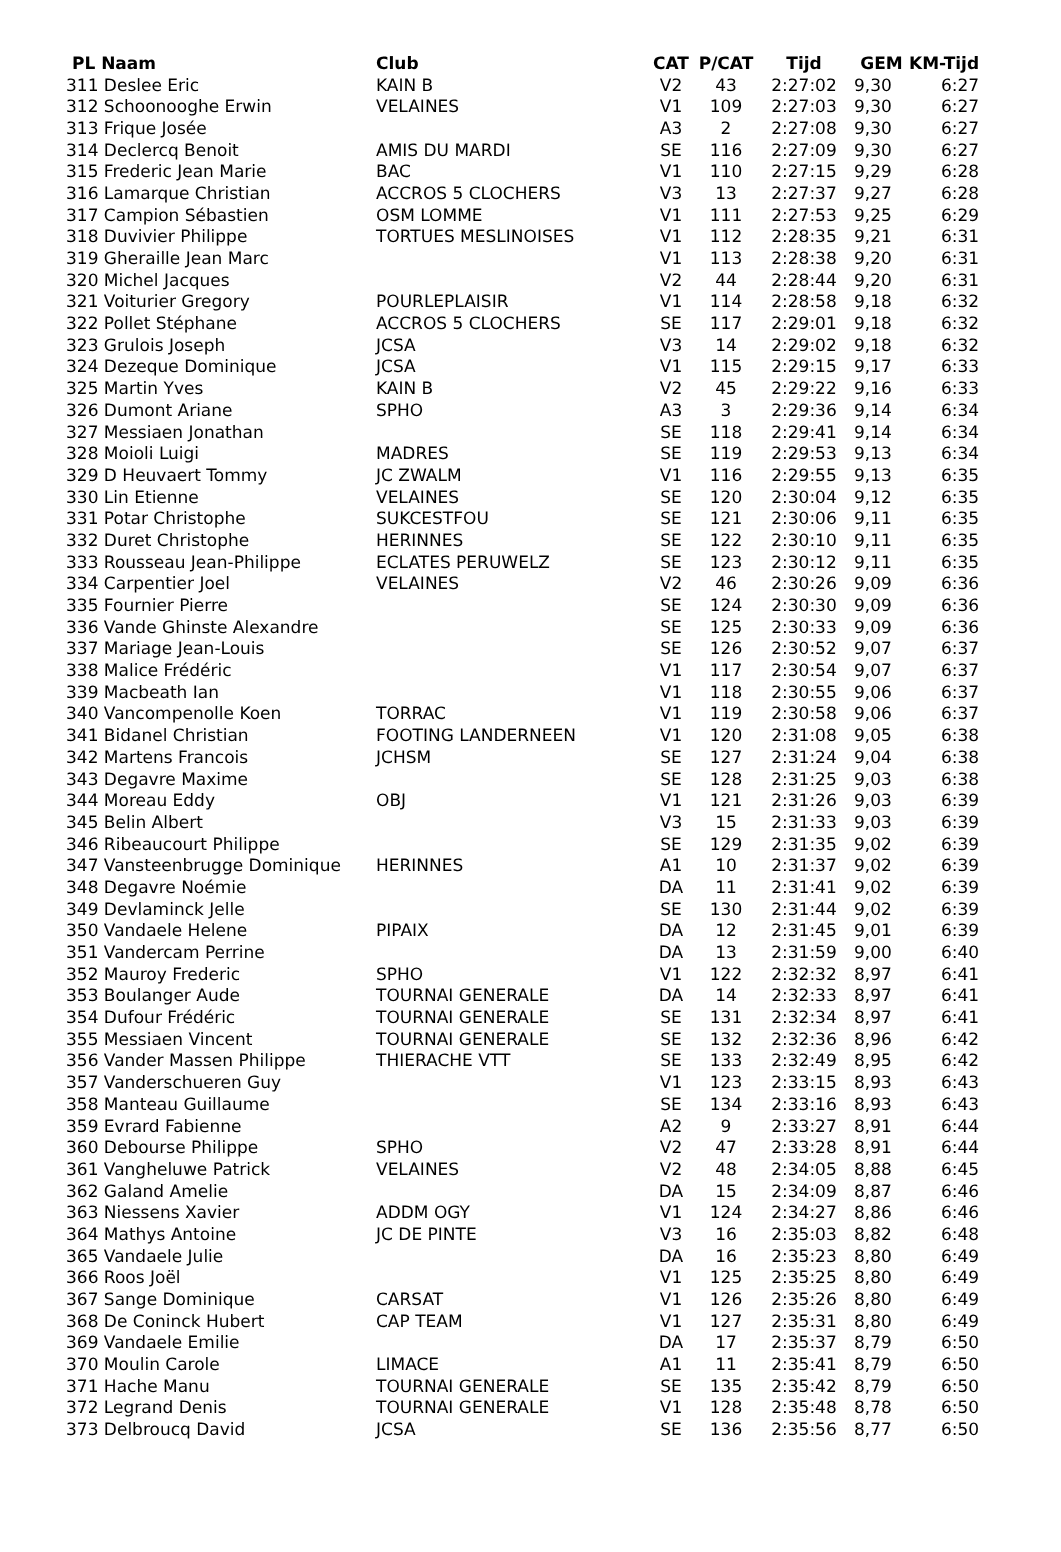| PL Naam | Club | CAT | P/CAT | Tijd | GEM | KM-Tijd |
| --- | --- | --- | --- | --- | --- | --- |
| 311 Deslee Eric | KAIN B | V2 | 43 | 2:27:02 | 9,30 | 6:27 |
| 312 Schoonooghe Erwin | VELAINES | V1 | 109 | 2:27:03 | 9,30 | 6:27 |
| 313 Frique Josée | | A3 | 2 | 2:27:08 | 9,30 | 6:27 |
| 314 Declercq Benoit | AMIS DU MARDI | SE | 116 | 2:27:09 | 9,30 | 6:27 |
| 315 Frederic Jean Marie | BAC | V1 | 110 | 2:27:15 | 9,29 | 6:28 |
| 316 Lamarque Christian | ACCROS 5 CLOCHERS | V3 | 13 | 2:27:37 | 9,27 | 6:28 |
| 317 Campion Sébastien | OSM LOMME | V1 | 111 | 2:27:53 | 9,25 | 6:29 |
| 318 Duvivier Philippe | TORTUES MESLINOISES | V1 | 112 | 2:28:35 | 9,21 | 6:31 |
| 319 Gheraille Jean Marc | | V1 | 113 | 2:28:38 | 9,20 | 6:31 |
| 320 Michel Jacques | | V2 | 44 | 2:28:44 | 9,20 | 6:31 |
| 321 Voiturier Gregory | POURLEPLAISIR | V1 | 114 | 2:28:58 | 9,18 | 6:32 |
| 322 Pollet Stéphane | ACCROS 5 CLOCHERS | SE | 117 | 2:29:01 | 9,18 | 6:32 |
| 323 Grulois Joseph | JCSA | V3 | 14 | 2:29:02 | 9,18 | 6:32 |
| 324 Dezeque Dominique | JCSA | V1 | 115 | 2:29:15 | 9,17 | 6:33 |
| 325 Martin Yves | KAIN B | V2 | 45 | 2:29:22 | 9,16 | 6:33 |
| 326 Dumont Ariane | SPHO | A3 | 3 | 2:29:36 | 9,14 | 6:34 |
| 327 Messiaen Jonathan | | SE | 118 | 2:29:41 | 9,14 | 6:34 |
| 328 Moioli Luigi | MADRES | SE | 119 | 2:29:53 | 9,13 | 6:34 |
| 329 D Heuvaert Tommy | JC ZWALM | V1 | 116 | 2:29:55 | 9,13 | 6:35 |
| 330 Lin Etienne | VELAINES | SE | 120 | 2:30:04 | 9,12 | 6:35 |
| 331 Potar Christophe | SUKCESTFOU | SE | 121 | 2:30:06 | 9,11 | 6:35 |
| 332 Duret Christophe | HERINNES | SE | 122 | 2:30:10 | 9,11 | 6:35 |
| 333 Rousseau Jean-Philippe | ECLATES PERUWELZ | SE | 123 | 2:30:12 | 9,11 | 6:35 |
| 334 Carpentier Joel | VELAINES | V2 | 46 | 2:30:26 | 9,09 | 6:36 |
| 335 Fournier Pierre | | SE | 124 | 2:30:30 | 9,09 | 6:36 |
| 336 Vande Ghinste Alexandre | | SE | 125 | 2:30:33 | 9,09 | 6:36 |
| 337 Mariage Jean-Louis | | SE | 126 | 2:30:52 | 9,07 | 6:37 |
| 338 Malice Frédéric | | V1 | 117 | 2:30:54 | 9,07 | 6:37 |
| 339 Macbeath Ian | | V1 | 118 | 2:30:55 | 9,06 | 6:37 |
| 340 Vancompenolle Koen | TORRAC | V1 | 119 | 2:30:58 | 9,06 | 6:37 |
| 341 Bidanel Christian | FOOTING LANDERNEEN | V1 | 120 | 2:31:08 | 9,05 | 6:38 |
| 342 Martens Francois | JCHSM | SE | 127 | 2:31:24 | 9,04 | 6:38 |
| 343 Degavre Maxime | | SE | 128 | 2:31:25 | 9,03 | 6:38 |
| 344 Moreau Eddy | OBJ | V1 | 121 | 2:31:26 | 9,03 | 6:39 |
| 345 Belin Albert | | V3 | 15 | 2:31:33 | 9,03 | 6:39 |
| 346 Ribeaucourt Philippe | | SE | 129 | 2:31:35 | 9,02 | 6:39 |
| 347 Vansteenbrugge Dominique | HERINNES | A1 | 10 | 2:31:37 | 9,02 | 6:39 |
| 348 Degavre Noémie | | DA | 11 | 2:31:41 | 9,02 | 6:39 |
| 349 Devlaminck Jelle | | SE | 130 | 2:31:44 | 9,02 | 6:39 |
| 350 Vandaele Helene | PIPAIX | DA | 12 | 2:31:45 | 9,01 | 6:39 |
| 351 Vandercam Perrine | | DA | 13 | 2:31:59 | 9,00 | 6:40 |
| 352 Mauroy Frederic | SPHO | V1 | 122 | 2:32:32 | 8,97 | 6:41 |
| 353 Boulanger Aude | TOURNAI GENERALE | DA | 14 | 2:32:33 | 8,97 | 6:41 |
| 354 Dufour Frédéric | TOURNAI GENERALE | SE | 131 | 2:32:34 | 8,97 | 6:41 |
| 355 Messiaen Vincent | TOURNAI GENERALE | SE | 132 | 2:32:36 | 8,96 | 6:42 |
| 356 Vander Massen Philippe | THIERACHE VTT | SE | 133 | 2:32:49 | 8,95 | 6:42 |
| 357 Vanderschueren Guy | | V1 | 123 | 2:33:15 | 8,93 | 6:43 |
| 358 Manteau Guillaume | | SE | 134 | 2:33:16 | 8,93 | 6:43 |
| 359 Evrard Fabienne | | A2 | 9 | 2:33:27 | 8,91 | 6:44 |
| 360 Debourse Philippe | SPHO | V2 | 47 | 2:33:28 | 8,91 | 6:44 |
| 361 Vangheluwe Patrick | VELAINES | V2 | 48 | 2:34:05 | 8,88 | 6:45 |
| 362 Galand Amelie | | DA | 15 | 2:34:09 | 8,87 | 6:46 |
| 363 Niessens Xavier | ADDM OGY | V1 | 124 | 2:34:27 | 8,86 | 6:46 |
| 364 Mathys Antoine | JC DE PINTE | V3 | 16 | 2:35:03 | 8,82 | 6:48 |
| 365 Vandaele Julie | | DA | 16 | 2:35:23 | 8,80 | 6:49 |
| 366 Roos Joël | | V1 | 125 | 2:35:25 | 8,80 | 6:49 |
| 367 Sange Dominique | CARSAT | V1 | 126 | 2:35:26 | 8,80 | 6:49 |
| 368 De Coninck Hubert | CAP TEAM | V1 | 127 | 2:35:31 | 8,80 | 6:49 |
| 369 Vandaele Emilie | | DA | 17 | 2:35:37 | 8,79 | 6:50 |
| 370 Moulin Carole | LIMACE | A1 | 11 | 2:35:41 | 8,79 | 6:50 |
| 371 Hache Manu | TOURNAI GENERALE | SE | 135 | 2:35:42 | 8,79 | 6:50 |
| 372 Legrand Denis | TOURNAI GENERALE | V1 | 128 | 2:35:48 | 8,78 | 6:50 |
| 373 Delbroucq David | JCSA | SE | 136 | 2:35:56 | 8,77 | 6:50 |